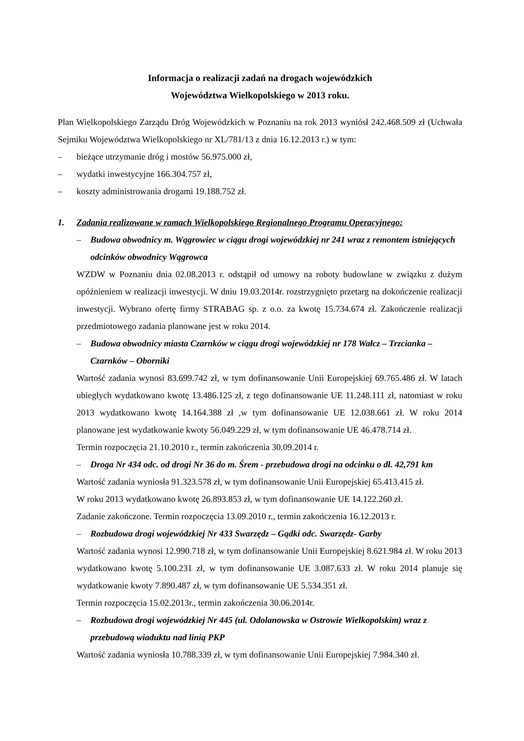Informacja o realizacji zadań na drogach wojewódzkich
Województwa Wielkopolskiego w 2013 roku.
Plan Wielkopolskiego Zarządu Dróg Wojewódzkich w Poznaniu na rok 2013 wyniósł 242.468.509 zł (Uchwała Sejmiku Województwa Wielkopolskiego nr XL/781/13 z dnia 16.12.2013 r.) w tym:
– bieżące utrzymanie dróg i mostów 56.975.000 zł,
– wydatki inwestycyjne 166.304.757 zł,
– koszty administrowania drogami 19.188.752 zł.
1. Zadania realizowane w ramach Wielkopolskiego Regionalnego Programu Operacyjnego:
– Budowa obwodnicy m. Wągrowiec w ciągu drogi wojewódzkiej nr 241 wraz z remontem istniejących odcinków obwodnicy Wągrowca
WZDW w Poznaniu dnia 02.08.2013 r. odstąpił od umowy na roboty budowlane w związku z dużym opóźnieniem w realizacji inwestycji. W dniu 19.03.2014r. rozstrzygnięto przetarg na dokończenie realizacji inwestycji. Wybrano ofertę firmy STRABAG sp. z o.o. za kwotę 15.734.674 zł. Zakończenie realizacji przedmiotowego zadania planowane jest w roku 2014.
– Budowa obwodnicy miasta Czarnków w ciągu drogi wojewódzkiej nr 178 Wałcz – Trzcianka – Czarnków – Oborniki
Wartość zadania wynosi 83.699.742 zł, w tym dofinansowanie Unii Europejskiej 69.765.486 zł. W latach ubiegłych wydatkowano kwotę 13.486.125 zł, z tego dofinansowanie UE 11.248.111 zł, natomiast w roku 2013 wydatkowano kwotę 14.164.388 zł ,w tym dofinansowanie UE 12.038.661 zł. W roku 2014 planowane jest wydatkowanie kwoty 56.049.229 zł, w tym dofinansowanie UE 46.478.714 zł.
Termin rozpoczęcia 21.10.2010 r., termin zakończenia 30.09.2014 r.
– Droga Nr 434 odc. od drogi Nr 36 do m. Śrem - przebudowa drogi na odcinku o dł. 42,791 km
Wartość zadania wyniosła 91.323.578 zł, w tym dofinansowanie Unii Europejskiej 65.413.415 zł.
W roku 2013 wydatkowano kwotę 26.893.853 zł, w tym dofinansowanie UE 14.122.260 zł.
Zadanie zakończone. Termin rozpoczęcia 13.09.2010 r., termin zakończenia 16.12.2013 r.
– Rozbudowa drogi wojewódzkiej Nr 433 Swarzędz – Gądki odc. Swarzędz- Garby
Wartość zadania wynosi 12.990.718 zł, w tym dofinansowanie Unii Europejskiej 8.621.984 zł. W roku 2013 wydatkowano kwotę 5.100.231 zł, w tym dofinansowanie UE 3.087.633 zł. W roku 2014 planuje się wydatkowanie kwoty 7.890.487 zł, w tym dofinansowanie UE 5.534.351 zł.
Termin rozpoczęcia 15.02.2013r., termin zakończenia 30.06.2014r.
– Rozbudowa drogi wojewódzkiej Nr 445 (ul. Odolanowska w Ostrowie Wielkopolskim) wraz z przebudową wiaduktu nad linią PKP
Wartość zadania wyniosła 10.788.339 zł, w tym dofinansowanie Unii Europejskiej 7.984.340 zł.